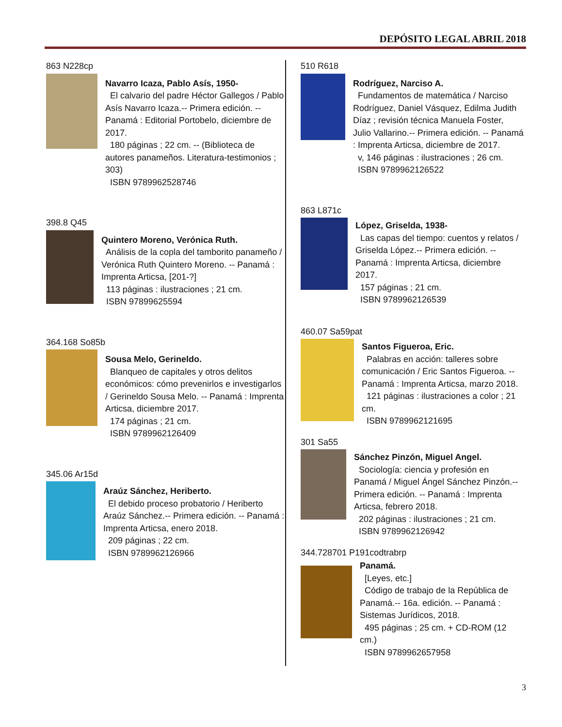DEPÓSITO LEGAL ABRIL 2018
863 N228cp
Navarro Icaza, Pablo Asís, 1950-
El calvario del padre Héctor Gallegos / Pablo Asís Navarro Icaza.-- Primera edición. -- Panamá : Editorial Portobelo, diciembre de 2017.
180 páginas ; 22 cm. -- (Biblioteca de autores panameños. Literatura-testimonios ; 303)
ISBN 9789962528746
398.8 Q45
Quintero Moreno, Verónica Ruth.
Análisis de la copla del tamborito panameño / Verónica Ruth Quintero Moreno. -- Panamá : Imprenta Articsa, [201-?]
113 páginas : ilustraciones ; 21 cm.
ISBN 97899625594
364.168 So85b
Sousa Melo, Gerineldo.
Blanqueo de capitales y otros delitos económicos: cómo prevenirlos e investigarlos / Gerineldo Sousa Melo. -- Panamá : Imprenta Articsa, diciembre 2017.
174 páginas ; 21 cm.
ISBN 9789962126409
345.06 Ar15d
Araúz Sánchez, Heriberto.
El debido proceso probatorio / Heriberto Araúz Sánchez.-- Primera edición. -- Panamá : Imprenta Articsa, enero 2018.
209 páginas ; 22 cm.
ISBN 9789962126966
510 R618
Rodríguez, Narciso A.
Fundamentos de matemática / Narciso Rodríguez, Daniel Vásquez, Edilma Judith Díaz ; revisión técnica Manuela Foster, Julio Vallarino.-- Primera edición. -- Panamá : Imprenta Articsa, diciembre de 2017.
v, 146 páginas : ilustraciones ; 26 cm.
ISBN 9789962126522
863 L871c
López, Griselda, 1938-
Las capas del tiempo: cuentos y relatos / Griselda López.-- Primera edición. -- Panamá : Imprenta Articsa, diciembre 2017.
157 páginas ; 21 cm.
ISBN 9789962126539
460.07 Sa59pat
Santos Figueroa, Eric.
Palabras en acción: talleres sobre comunicación / Eric Santos Figueroa. -- Panamá : Imprenta Articsa, marzo 2018.
121 páginas : ilustraciones a color ; 21 cm.
ISBN 9789962121695
301 Sa55
Sánchez Pinzón, Miguel Angel.
Sociología: ciencia y profesión en Panamá / Miguel Ángel Sánchez Pinzón.-- Primera edición. -- Panamá : Imprenta Articsa, febrero 2018.
202 páginas : ilustraciones ; 21 cm.
ISBN 9789962126942
344.728701 P191codtrabrp
Panamá.
[Leyes, etc.]
Código de trabajo de la República de Panamá.-- 16a. edición. -- Panamá : Sistemas Jurídicos, 2018.
495 páginas ; 25 cm. + CD-ROM (12 cm.)
ISBN 9789962657958
3